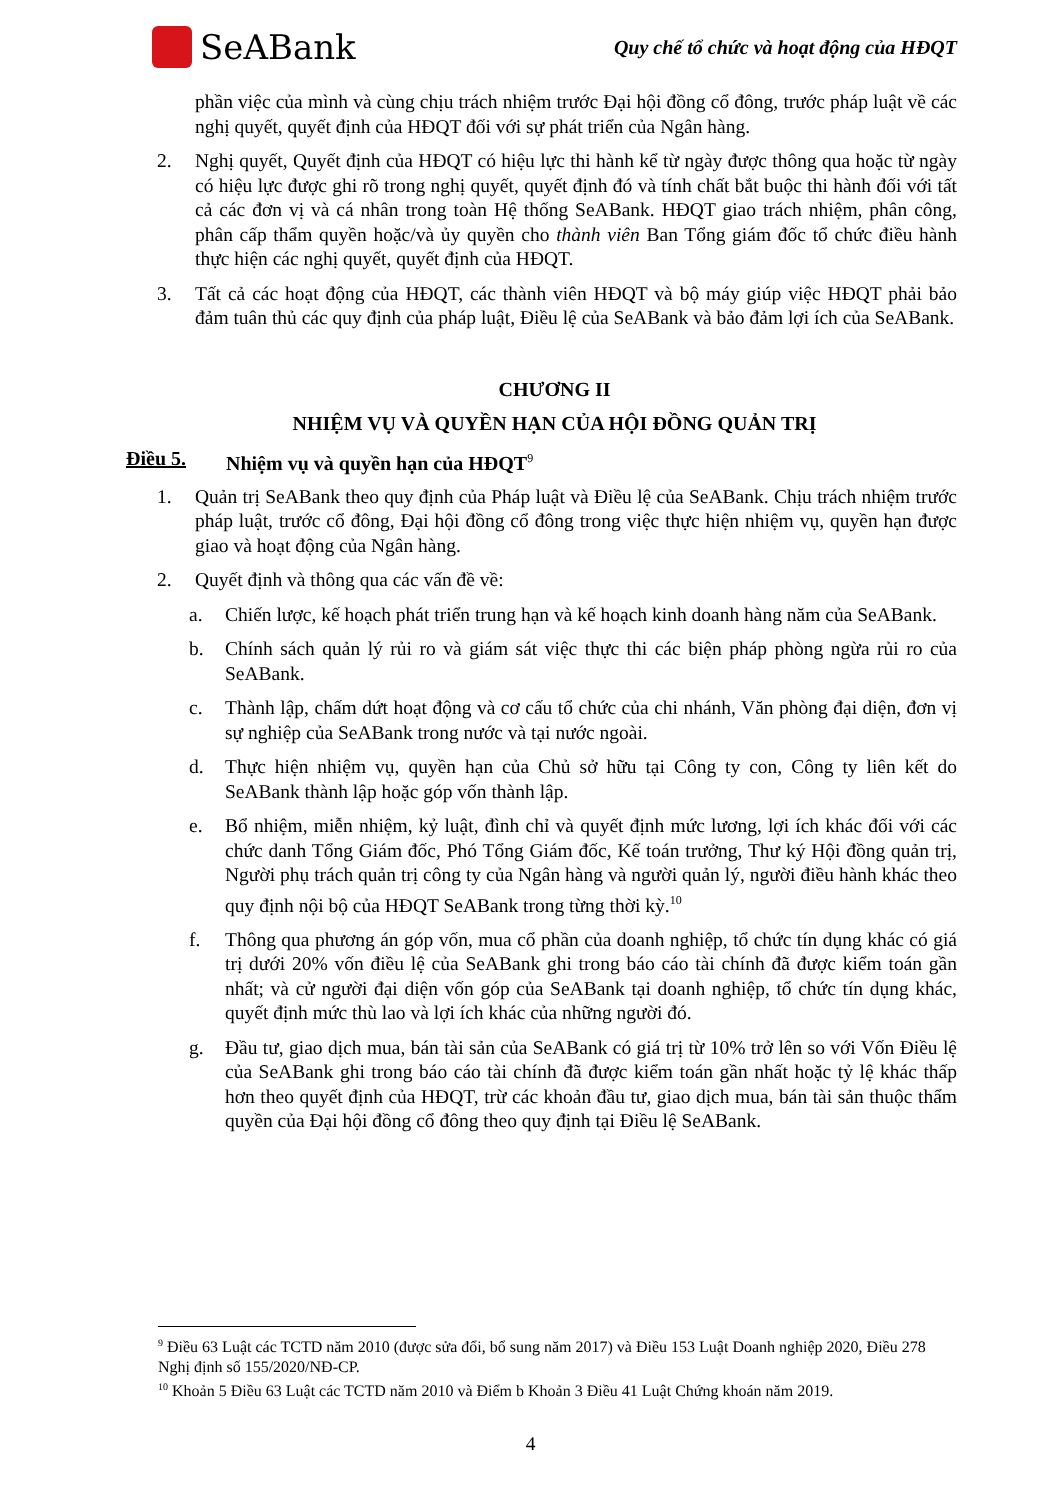SeABank
Quy chế tổ chức và hoạt động của HĐQT
phần việc của mình và cùng chịu trách nhiệm trước Đại hội đồng cổ đông, trước pháp luật về các nghị quyết, quyết định của HĐQT đối với sự phát triển của Ngân hàng.
2. Nghị quyết, Quyết định của HĐQT có hiệu lực thi hành kể từ ngày được thông qua hoặc từ ngày có hiệu lực được ghi rõ trong nghị quyết, quyết định đó và tính chất bắt buộc thi hành đối với tất cả các đơn vị và cá nhân trong toàn Hệ thống SeABank. HĐQT giao trách nhiệm, phân công, phân cấp thẩm quyền hoặc/và ủy quyền cho thành viên Ban Tổng giám đốc tổ chức điều hành thực hiện các nghị quyết, quyết định của HĐQT.
3. Tất cả các hoạt động của HĐQT, các thành viên HĐQT và bộ máy giúp việc HĐQT phải bảo đảm tuân thủ các quy định của pháp luật, Điều lệ của SeABank và bảo đảm lợi ích của SeABank.
CHƯƠNG II
NHIỆM VỤ VÀ QUYỀN HẠN CỦA HỘI ĐỒNG QUẢN TRỊ
Điều 5. Nhiệm vụ và quyền hạn của HĐQT<sup>9</sup>
1. Quản trị SeABank theo quy định của Pháp luật và Điều lệ của SeABank. Chịu trách nhiệm trước pháp luật, trước cổ đông, Đại hội đồng cổ đông trong việc thực hiện nhiệm vụ, quyền hạn được giao và hoạt động của Ngân hàng.
2. Quyết định và thông qua các vấn đề về:
a. Chiến lược, kế hoạch phát triển trung hạn và kế hoạch kinh doanh hàng năm của SeABank.
b. Chính sách quản lý rủi ro và giám sát việc thực thi các biện pháp phòng ngừa rủi ro của SeABank.
c. Thành lập, chấm dứt hoạt động và cơ cấu tổ chức của chi nhánh, Văn phòng đại diện, đơn vị sự nghiệp của SeABank trong nước và tại nước ngoài.
d. Thực hiện nhiệm vụ, quyền hạn của Chủ sở hữu tại Công ty con, Công ty liên kết do SeABank thành lập hoặc góp vốn thành lập.
e. Bổ nhiệm, miễn nhiệm, kỷ luật, đình chỉ và quyết định mức lương, lợi ích khác đối với các chức danh Tổng Giám đốc, Phó Tổng Giám đốc, Kế toán trưởng, Thư ký Hội đồng quản trị, Người phụ trách quản trị công ty của Ngân hàng và người quản lý, người điều hành khác theo quy định nội bộ của HĐQT SeABank trong từng thời kỳ.<sup>10</sup>
f. Thông qua phương án góp vốn, mua cổ phần của doanh nghiệp, tổ chức tín dụng khác có giá trị dưới 20% vốn điều lệ của SeABank ghi trong báo cáo tài chính đã được kiểm toán gần nhất; và cử người đại diện vốn góp của SeABank tại doanh nghiệp, tổ chức tín dụng khác, quyết định mức thù lao và lợi ích khác của những người đó.
g. Đầu tư, giao dịch mua, bán tài sản của SeABank có giá trị từ 10% trở lên so với Vốn Điều lệ của SeABank ghi trong báo cáo tài chính đã được kiểm toán gần nhất hoặc tỷ lệ khác thấp hơn theo quyết định của HĐQT, trừ các khoản đầu tư, giao dịch mua, bán tài sản thuộc thẩm quyền của Đại hội đồng cổ đông theo quy định tại Điều lệ SeABank.
<sup>9</sup> Điều 63 Luật các TCTD năm 2010 (được sửa đổi, bổ sung năm 2017) và Điều 153 Luật Doanh nghiệp 2020, Điều 278 Nghị định số 155/2020/NĐ-CP.
<sup>10</sup> Khoản 5 Điều 63 Luật các TCTD năm 2010 và Điểm b Khoản 3 Điều 41 Luật Chứng khoán năm 2019.
4